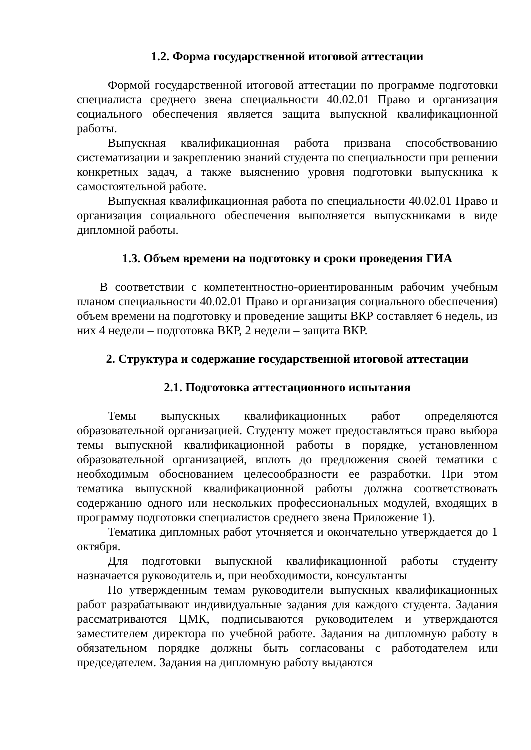1.2. Форма государственной итоговой аттестации
Формой государственной итоговой аттестации по программе подготовки специалиста среднего звена специальности 40.02.01 Право и организация социального обеспечения является защита выпускной квалификационной работы.
Выпускная квалификационная работа призвана способствованию систематизации и закреплению знаний студента по специальности при решении конкретных задач, а также выяснению уровня подготовки выпускника к самостоятельной работе.
Выпускная квалификационная работа по специальности 40.02.01 Право и организация социального обеспечения выполняется выпускниками в виде дипломной работы.
1.3. Объем времени на подготовку и сроки проведения ГИА
В соответствии с компетентностно-ориентированным рабочим учебным планом специальности 40.02.01 Право и организация социального обеспечения) объем времени на подготовку и проведение защиты ВКР составляет 6 недель, из них 4 недели – подготовка ВКР, 2 недели – защита ВКР.
2. Структура и содержание государственной итоговой аттестации
2.1. Подготовка аттестационного испытания
Темы выпускных квалификационных работ определяются образовательной организацией. Студенту может предоставляться право выбора темы выпускной квалификационной работы в порядке, установленном образовательной организацией, вплоть до предложения своей тематики с необходимым обоснованием целесообразности ее разработки. При этом тематика выпускной квалификационной работы должна соответствовать содержанию одного или нескольких профессиональных модулей, входящих в программу подготовки специалистов среднего звена Приложение 1).
Тематика дипломных работ уточняется и окончательно утверждается до 1 октября.
Для подготовки выпускной квалификационной работы студенту назначается руководитель и, при необходимости, консультанты
По утвержденным темам руководители выпускных квалификационных работ разрабатывают индивидуальные задания для каждого студента. Задания рассматриваются ЦМК, подписываются руководителем и утверждаются заместителем директора по учебной работе. Задания на дипломную работу в обязательном порядке должны быть согласованы с работодателем или председателем. Задания на дипломную работу выдаются